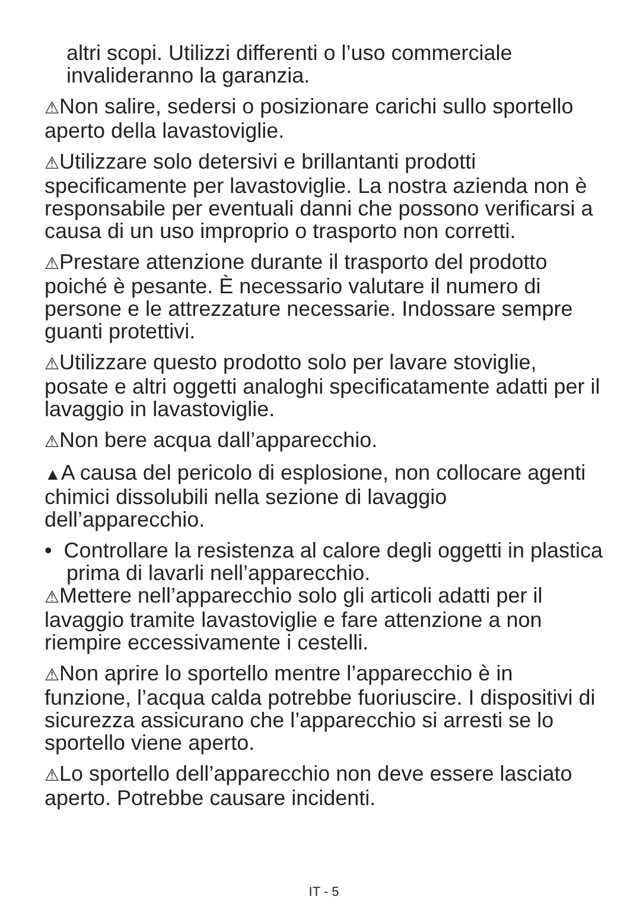altri scopi. Utilizzi differenti o l’uso commerciale invalideranno la garanzia.
⚠Non salire, sedersi o posizionare carichi sullo sportello aperto della lavastoviglie.
⚠Utilizzare solo detersivi e brillantanti prodotti specificamente per lavastoviglie. La nostra azienda non è responsabile per eventuali danni che possono verificarsi a causa di un uso improprio o trasporto non corretti.
⚠Prestare attenzione durante il trasporto del prodotto poiché è pesante. È necessario valutare il numero di persone e le attrezzature necessarie. Indossare sempre guanti protettivi.
⚠Utilizzare questo prodotto solo per lavare stoviglie, posate e altri oggetti analoghi specificatamente adatti per il lavaggio in lavastoviglie.
⚠Non bere acqua dall’apparecchio.
▲A causa del pericolo di esplosione, non collocare agenti chimici dissolubili nella sezione di lavaggio dell’apparecchio.
• Controllare la resistenza al calore degli oggetti in plastica prima di lavarli nell’apparecchio.
⚠Mettere nell’apparecchio solo gli articoli adatti per il lavaggio tramite lavastoviglie e fare attenzione a non riempire eccessivamente i cestelli.
⚠Non aprire lo sportello mentre l’apparecchio è in funzione, l’acqua calda potrebbe fuoriuscire. I dispositivi di sicurezza assicurano che l’apparecchio si arresti se lo sportello viene aperto.
⚠Lo sportello dell’apparecchio non deve essere lasciato aperto. Potrebbe causare incidenti.
IT - 5